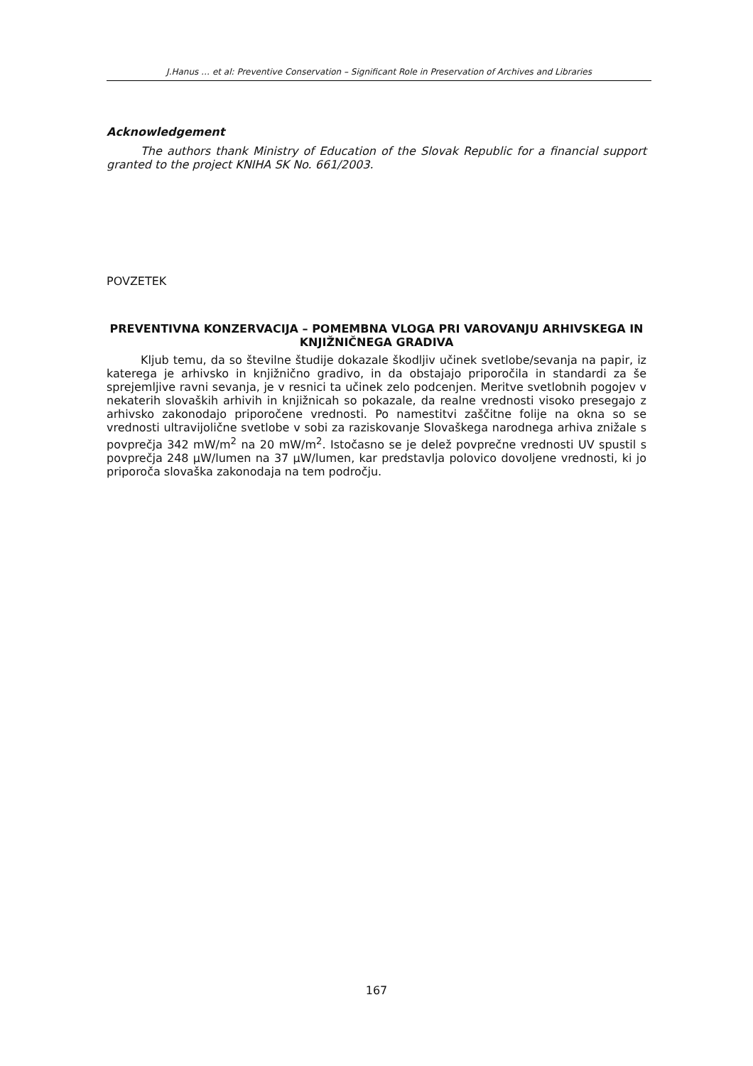J.Hanus … et al: Preventive Conservation – Significant Role in Preservation of Archives and Libraries
Acknowledgement
The authors thank Ministry of Education of the Slovak Republic for a financial support granted to the project KNIHA SK No. 661/2003.
POVZETEK
PREVENTIVNA KONZERVACIJA – POMEMBNA VLOGA PRI VAROVANJU ARHIVSKEGA IN KNJIŽNIČNEGA GRADIVA
Kljub temu, da so številne študije dokazale škodljiv učinek svetlobe/sevanja na papir, iz katerega je arhivsko in knjižnično gradivo, in da obstajajo priporočila in standardi za še sprejemljive ravni sevanja, je v resnici ta učinek zelo podcenjen. Meritve svetlobnih pogojev v nekaterih slovaških arhivih in knjižnicah so pokazale, da realne vrednosti visoko presegajo z arhivsko zakonodajo priporočene vrednosti. Po namestitvi zaščitne folije na okna so se vrednosti ultravijolične svetlobe v sobi za raziskovanje Slovaškega narodnega arhiva znižale s povprečja 342 mW/m<sup>2</sup> na 20 mW/m<sup>2</sup>. Istočasno se je delež povprečne vrednosti UV spustil s povprečja 248 µW/lumen na 37 µW/lumen, kar predstavlja polovico dovoljene vrednosti, ki jo priporoča slovaška zakonodaja na tem področju.
167